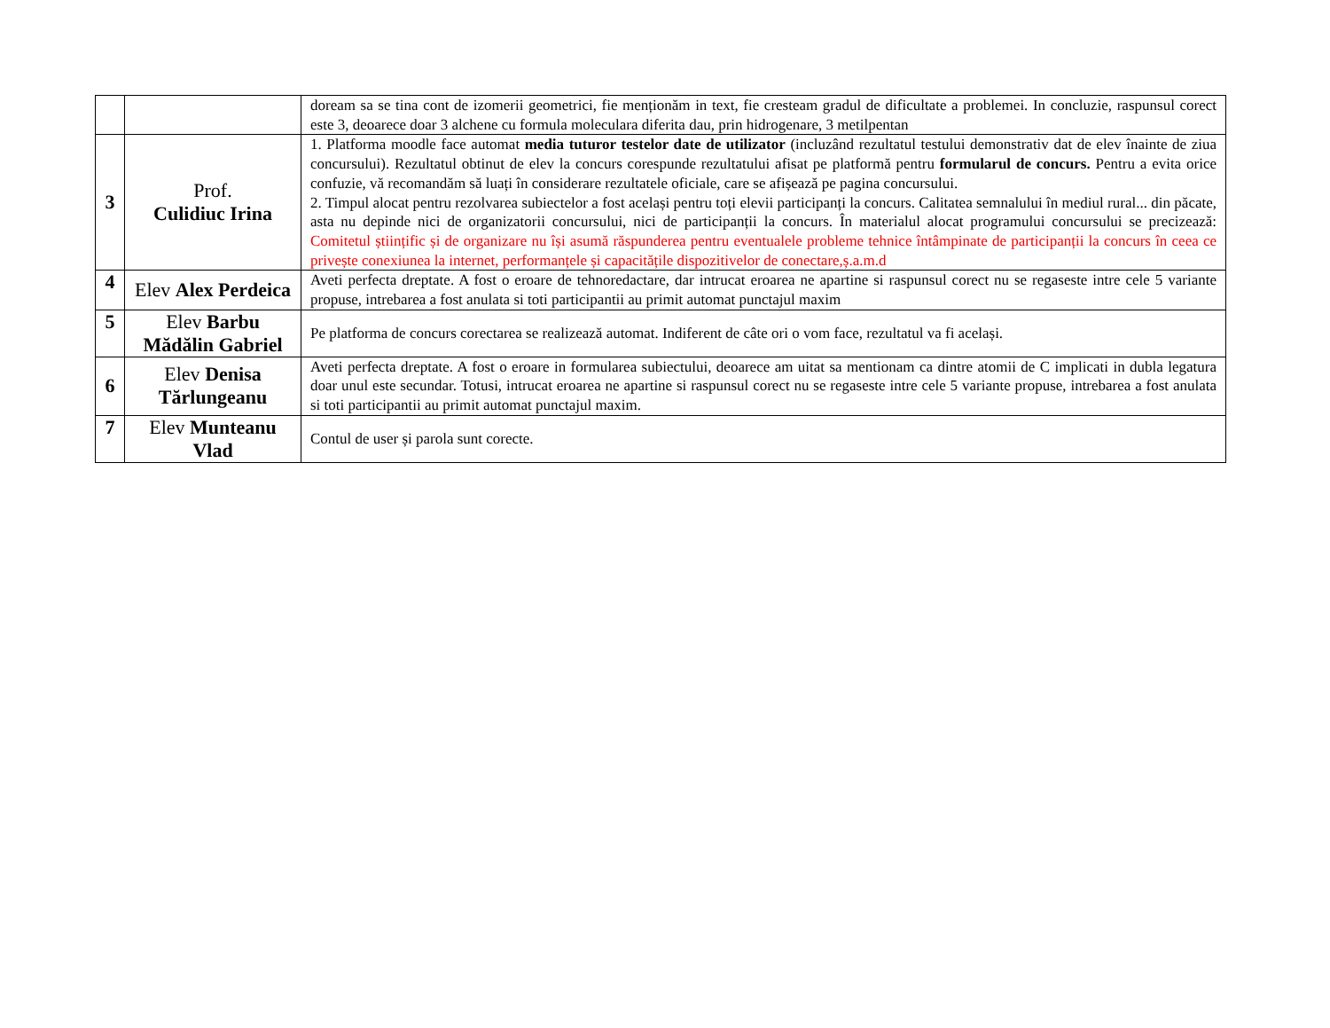| | | doream sa se tina cont de izomerii geometrici, fie menționăm in text, fie cresteam gradul de dificultate a problemei. In concluzie, raspunsul corect este 3, deoarece doar 3 alchene cu formula moleculara diferita dau, prin hidrogenare, 3 metilpentan |
| 3 | Prof. Culidiuc Irina | 1. Platforma moodle face automat media tuturor testelor date de utilizator (incluzând rezultatul testului demonstrativ dat de elev înainte de ziua concursului). Rezultatul obtinut de elev la concurs corespunde rezultatului afisat pe platformă pentru formularul de concurs. Pentru a evita orice confuzie, vă recomandăm să luați în considerare rezultatele oficiale, care se afișează pe pagina concursului. 2. Timpul alocat pentru rezolvarea subiectelor a fost același pentru toți elevii participanți la concurs. Calitatea semnalului în mediul rural... din păcate, asta nu depinde nici de organizatorii concursului, nici de participanții la concurs. În materialul alocat programului concursului se precizează: Comitetul științific și de organizare nu își asumă răspunderea pentru eventualele probleme tehnice întâmpinate de participanții la concurs în ceea ce privește conexiunea la internet, performanțele și capacitățile dispozitivelor de conectare,ș.a.m.d |
| 4 | Elev Alex Perdeica | Aveti perfecta dreptate. A fost o eroare de tehnoredactare, dar intrucat eroarea ne apartine si raspunsul corect nu se regaseste intre cele 5 variante propuse, intrebarea a fost anulata si toti participantii au primit automat punctajul maxim |
| 5 | Elev Barbu Mădălin Gabriel | Pe platforma de concurs corectarea se realizează automat. Indiferent de câte ori o vom face, rezultatul va fi același. |
| 6 | Elev Denisa Tărlungeanu | Aveti perfecta dreptate. A fost o eroare in formularea subiectului, deoarece am uitat sa mentionam ca dintre atomii de C implicati in dubla legatura doar unul este secundar. Totusi, intrucat eroarea ne apartine si raspunsul corect nu se regaseste intre cele 5 variante propuse, intrebarea a fost anulata si toti participantii au primit automat punctajul maxim. |
| 7 | Elev Munteanu Vlad | Contul de user și parola sunt corecte. |